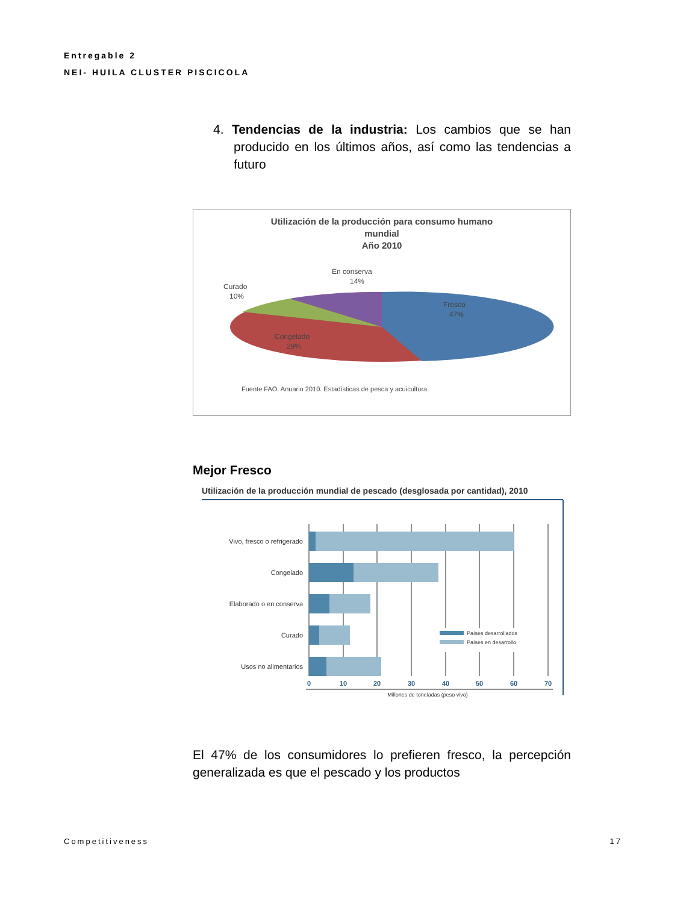Entregable 2
NEI- HUILA CLUSTER PISCICOLA
4. Tendencias de la industria: Los cambios que se han producido en los últimos años, así como las tendencias a futuro
Utilización de la producción para consumo humano
mundial
Año 2010
En conserva
14%
Curado
10%
Fresco
47%
Congelado
29%
Fuente FAO. Anuario 2010. Estadísticas de pesca y acuicultura.
Mejor Fresco
Utilización de la producción mundial de pescado (desglosada por cantidad), 2010
Vivo, fresco o refrigerado
Congelado
Elaborado o en conserva
Curado
Usos no alimentarios
Países desarrollados
Países en desarrollo
0
10
20
30
40
50
60
70
Millones de toneladas (peso vivo)
El 47% de los consumidores lo prefieren fresco, la percepción generalizada es que el pescado y los productos
Competitiveness 17